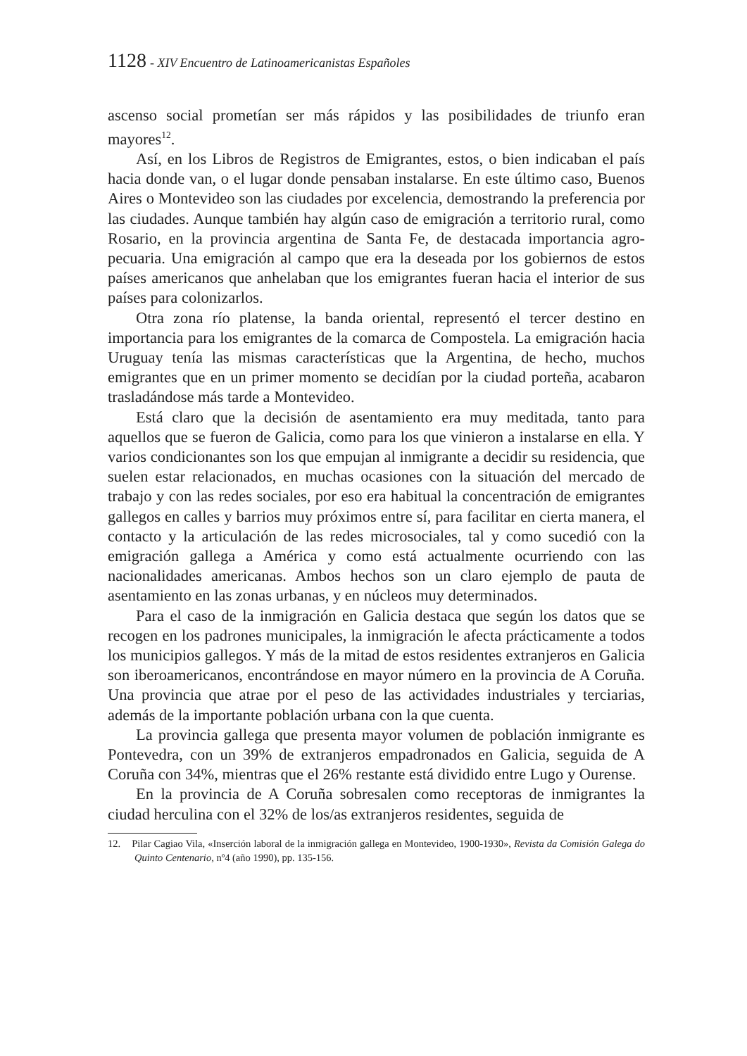1128 - XIV Encuentro de Latinoamericanistas Españoles
ascenso social prometían ser más rápidos y las posibilidades de triunfo eran mayores<sup>12</sup>.
Así, en los Libros de Registros de Emigrantes, estos, o bien indicaban el país hacia donde van, o el lugar donde pensaban instalarse. En este último caso, Buenos Aires o Montevideo son las ciudades por excelencia, demostrando la preferencia por las ciudades. Aunque también hay algún caso de emigración a territorio rural, como Rosario, en la provincia argentina de Santa Fe, de destacada importancia agro-pecuaria. Una emigración al campo que era la deseada por los gobiernos de estos países americanos que anhelaban que los emigrantes fueran hacia el interior de sus países para colonizarlos.
Otra zona río platense, la banda oriental, representó el tercer destino en importancia para los emigrantes de la comarca de Compostela. La emigración hacia Uruguay tenía las mismas características que la Argentina, de hecho, muchos emigrantes que en un primer momento se decidían por la ciudad porteña, acabaron trasladándose más tarde a Montevideo.
Está claro que la decisión de asentamiento era muy meditada, tanto para aquellos que se fueron de Galicia, como para los que vinieron a instalarse en ella. Y varios condicionantes son los que empujan al inmigrante a decidir su residencia, que suelen estar relacionados, en muchas ocasiones con la situación del mercado de trabajo y con las redes sociales, por eso era habitual la concentración de emigrantes gallegos en calles y barrios muy próximos entre sí, para facilitar en cierta manera, el contacto y la articulación de las redes microsociales, tal y como sucedió con la emigración gallega a América y como está actualmente ocurriendo con las nacionalidades americanas. Ambos hechos son un claro ejemplo de pauta de asentamiento en las zonas urbanas, y en núcleos muy determinados.
Para el caso de la inmigración en Galicia destaca que según los datos que se recogen en los padrones municipales, la inmigración le afecta prácticamente a todos los municipios gallegos. Y más de la mitad de estos residentes extranjeros en Galicia son iberoamericanos, encontrándose en mayor número en la provincia de A Coruña. Una provincia que atrae por el peso de las actividades industriales y terciarias, además de la importante población urbana con la que cuenta.
La provincia gallega que presenta mayor volumen de población inmigrante es Pontevedra, con un 39% de extranjeros empadronados en Galicia, seguida de A Coruña con 34%, mientras que el 26% restante está dividido entre Lugo y Ourense.
En la provincia de A Coruña sobresalen como receptoras de inmigrantes la ciudad herculina con el 32% de los/as extranjeros residentes, seguida de
12. Pilar Cagiao Vila, «Inserción laboral de la inmigración gallega en Montevideo, 1900-1930», Revista da Comisión Galega do Quinto Centenario, nº4 (año 1990), pp. 135-156.